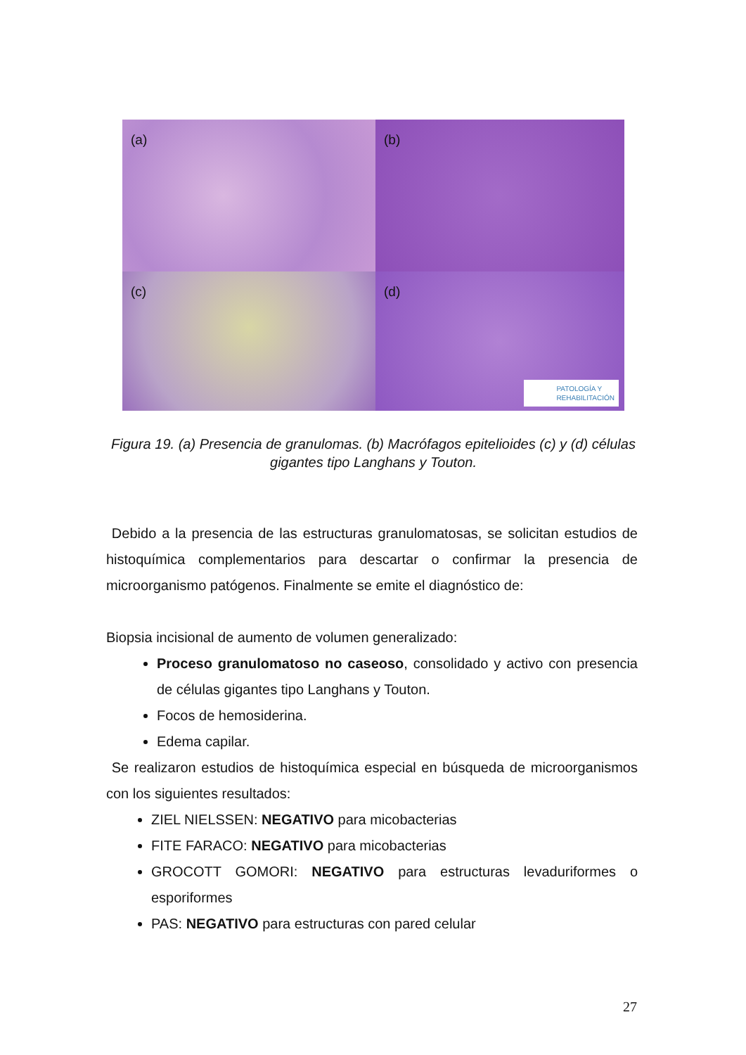(a)
(b)
(c)
(d)
PATOLOGÍA Y
REHABILITACIÓN
Figura 19. (a) Presencia de granulomas. (b) Macrófagos epitelioides (c) y (d) células gigantes tipo Langhans y Touton.
Debido a la presencia de las estructuras granulomatosas, se solicitan estudios de histoquímica complementarios para descartar o confirmar la presencia de microorganismo patógenos. Finalmente se emite el diagnóstico de:
Biopsia incisional de aumento de volumen generalizado:
Proceso granulomatoso no caseoso, consolidado y activo con presencia de células gigantes tipo Langhans y Touton.
Focos de hemosiderina.
Edema capilar.
Se realizaron estudios de histoquímica especial en búsqueda de microorganismos con los siguientes resultados:
ZIEL NIELSSEN: NEGATIVO para micobacterias
FITE FARACO: NEGATIVO para micobacterias
GROCOTT GOMORI: NEGATIVO para estructuras levaduriformes o esporiformes
PAS: NEGATIVO para estructuras con pared celular
27